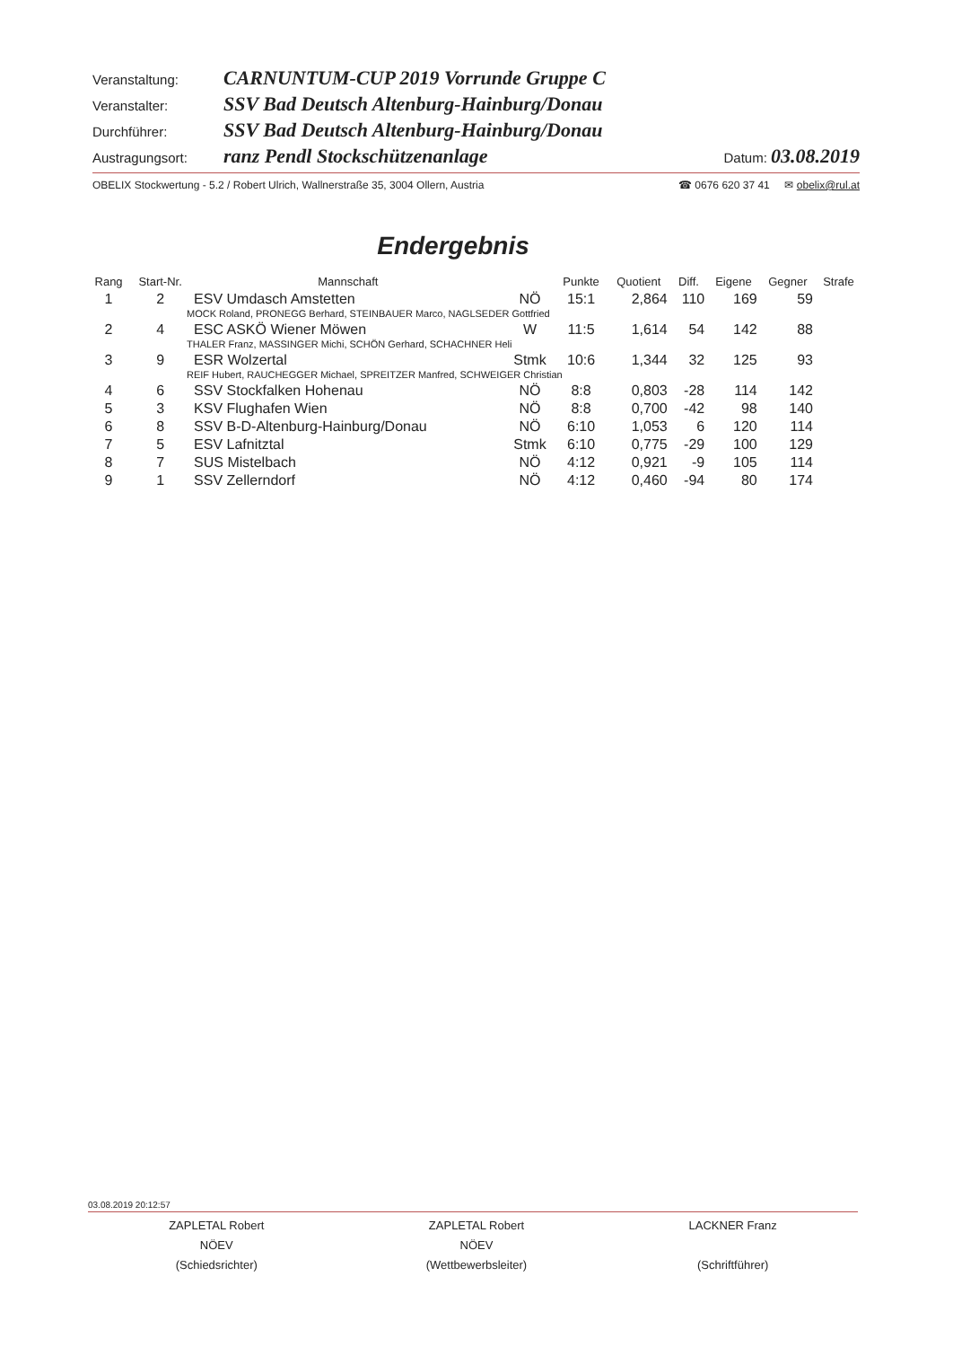Veranstaltung: CARNUNTUM-CUP 2019 Vorrunde Gruppe C
Veranstalter: SSV Bad Deutsch Altenburg-Hainburg/Donau
Durchführer: SSV Bad Deutsch Altenburg-Hainburg/Donau
Austragungsort: ranz Pendl Stockschützenanlage Datum: 03.08.2019
OBELIX Stockwertung - 5.2 / Robert Ulrich, Wallnerstraße 35, 3004 Ollern, Austria ☎ 0676 620 37 41 ✉ obelix@rul.at
Endergebnis
| Rang | Start-Nr. | Mannschaft | | Punkte | Quotient | Diff. | Eigene | Gegner | Strafe |
| --- | --- | --- | --- | --- | --- | --- | --- | --- | --- |
| 1 | 2 | ESV Umdasch Amstetten | NÖ | 15:1 | 2,864 | 110 | 169 | 59 | |
| MOCK Roland, PRONEGG Berhard, STEINBAUER Marco, NAGLSEDER Gottfried | | | | | | | | | |
| 2 | 4 | ESC ASKÖ Wiener Möwen | W | 11:5 | 1,614 | 54 | 142 | 88 | |
| THALER Franz, MASSINGER Michi, SCHÖN Gerhard, SCHACHNER Heli | | | | | | | | | |
| 3 | 9 | ESR Wolzertal | Stmk | 10:6 | 1,344 | 32 | 125 | 93 | |
| REIF Hubert, RAUCHEGGER Michael, SPREITZER Manfred, SCHWEIGER Christian | | | | | | | | | |
| 4 | 6 | SSV Stockfalken Hohenau | NÖ | 8:8 | 0,803 | -28 | 114 | 142 | |
| 5 | 3 | KSV Flughafen Wien | NÖ | 8:8 | 0,700 | -42 | 98 | 140 | |
| 6 | 8 | SSV B-D-Altenburg-Hainburg/Donau | NÖ | 6:10 | 1,053 | 6 | 120 | 114 | |
| 7 | 5 | ESV Lafnitztal | Stmk | 6:10 | 0,775 | -29 | 100 | 129 | |
| 8 | 7 | SUS Mistelbach | NÖ | 4:12 | 0,921 | -9 | 105 | 114 | |
| 9 | 1 | SSV Zellerndorf | NÖ | 4:12 | 0,460 | -94 | 80 | 174 | |
03.08.2019 20:12:57
ZAPLETAL Robert
NÖEV
(Schiedsrichter)
ZAPLETAL Robert
NÖEV
(Wettbewerbsleiter)
LACKNER Franz
(Schriftführer)